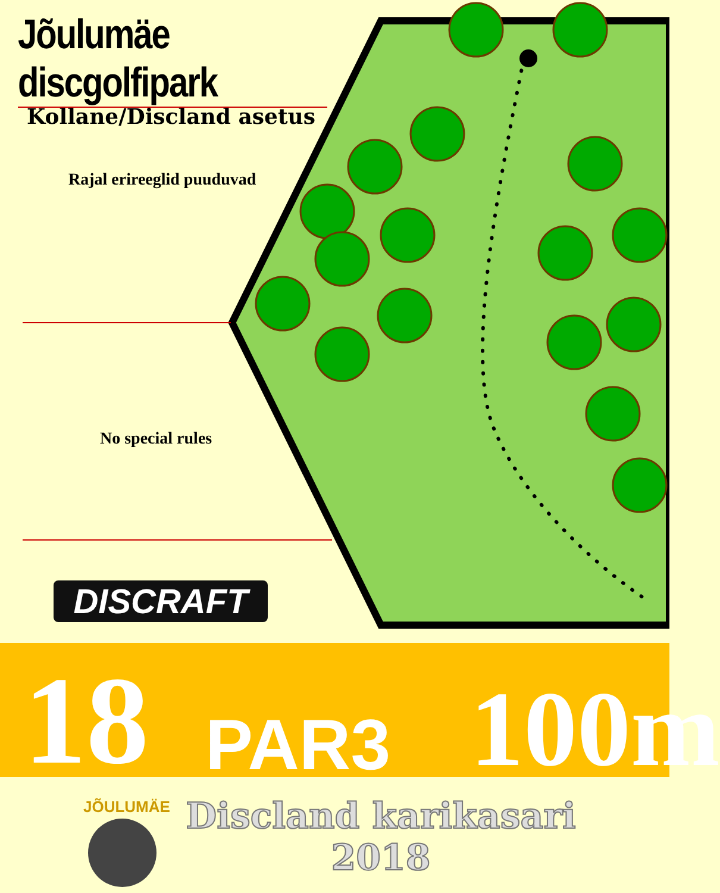Jõulumäe discgolfipark
Kollane/Discland asetus
Rajal erireeglid puuduvad
No special rules
DISCRAFT
18 PAR3 100m
JÕULUMÄE
Discland karikasari
2018